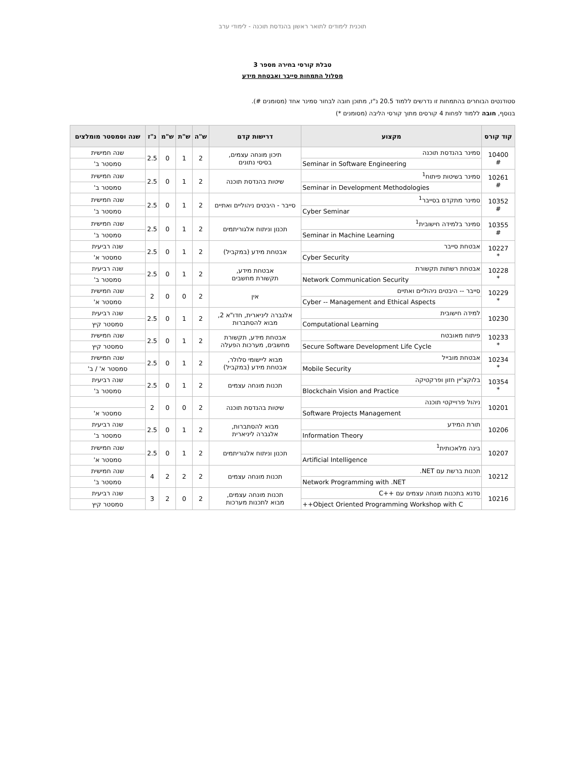תוכנית לימודים לתואר ראשון בהנדסת תוכנה - לימודי ערב
טבלת קורסי בחירה מספר 3
מסלול התמחות סייבר ואבטחת מידע
סטודנטים הבוחרים בהתמחות זו נדרשים ללמוד 20.5 נ"ז, מתוכן חובה לבחור סמינר אחד (מסומנים #).
בנוסף, חובה ללמוד לפחות 4 קורסים מתוך קורסי הליבה (מסומנים *)
| קוד קורס | מקצוע | דרישות קדם | ש"ה | ש"ת | ש"מ | נ"ז | שנה וסמסטר מומלצים |
| --- | --- | --- | --- | --- | --- | --- | --- |
| 10400 # | סמינר בהנדסת תוכנה | תיכון מונחה עצמים, בסיסי נתונים | 2 | 1 | 0 | 2.5 | שנה חמישית |
| | Seminar in Software Engineering | | | | | | סמסטר ב' |
| 10261 # | סמינר בשיטות פיתוח<sup>1</sup> | שיטות בהנדסת תוכנה | 2 | 1 | 0 | 2.5 | שנה חמישית |
| | Seminar in Development Methodologies | | | | | | סמסטר ב' |
| 10352 # | סמינר מתקדם בסייבר<sup>1</sup> | סייבר - היבטים ניהוליים ואתיים | 2 | 1 | 0 | 2.5 | שנה חמישית |
| | Cyber Seminar | | | | | | סמסטר ב' |
| 10355 # | סמינר בלמידה חישובית<sup>1</sup> | תכנון וניתוח אלגוריתמים | 2 | 1 | 0 | 2.5 | שנה חמישית |
| | Seminar in Machine Learning | | | | | | סמסטר ב' |
| 10227 * | אבטחת סייבר | אבטחת מידע (במקביל) | 2 | 1 | 0 | 2.5 | שנה רביעית |
| | Cyber Security | | | | | | סמסטר א' |
| 10228 * | אבטחת רשתות תקשורת | אבטחת מידע, תקשורת מחשבים | 2 | 1 | 0 | 2.5 | שנה רביעית |
| | Network Communication Security | | | | | | סמסטר ב' |
| 10229 * | סייבר -- היבטים ניהוליים ואתיים | אין | 2 | 0 | 0 | 2 | שנה חמישית |
| | Cyber -- Management and Ethical Aspects | | | | | | סמסטר א' |
| 10230 | למידה חישובית | אלגברה ליניארית, חדו"א 2, מבוא להסתברות | 2 | 1 | 0 | 2.5 | שנה רביעית |
| | Computational Learning | | | | | | סמסטר קיץ |
| 10233 * | פיתוח מאובטח | אבטחת מידע, תקשורת מחשבים, מערכות הפעלה | 2 | 1 | 0 | 2.5 | שנה חמישית |
| | Secure Software Development Life Cycle | | | | | | סמסטר קיץ |
| 10234 * | אבטחת מובייל | מבוא ליישומי סלולר, אבטחת מידע (במקביל) | 2 | 1 | 0 | 2.5 | שנה חמישית |
| | Mobile Security | | | | | | סמסטר א' / ב' |
| 10354 * | בלוקצ'יין חזון ופרקטיקה | תכנות מונחה עצמים | 2 | 1 | 0 | 2.5 | שנה רביעית |
| | Blockchain Vision and Practice | | | | | | סמסטר ב' |
| 10201 | ניהול פרוייקטי תוכנה | שיטות בהנדסת תוכנה | 2 | 0 | 0 | 2 | |
| | Software Projects Management | | | | | | סמסטר א' |
| 10206 | תורת המידע | מבוא להסתברות, אלגברה ליניארית | 2 | 1 | 0 | 2.5 | שנה רביעית |
| | Information Theory | | | | | | סמסטר ב' |
| 10207 | בינה מלאכותית<sup>1</sup> | תכנון וניתוח אלגוריתמים | 2 | 1 | 0 | 2.5 | שנה חמישית |
| | Artificial Intelligence | | | | | | סמסטר א' |
| 10212 | תכנות ברשת עם NET. | תכנות מונחה עצמים | 2 | 2 | 2 | 4 | שנה חמישית |
| | Network Programming with .NET | | | | | | סמסטר ב' |
| 10216 | סדנא בתכנות מונחה עצמים עם ++C | תכנות מונחה עצמים, מבוא לתכנות מערכות | 2 | 0 | 2 | 3 | שנה רביעית |
| | Object Oriented Programming Workshop with C++ | | | | | | סמסטר קיץ |